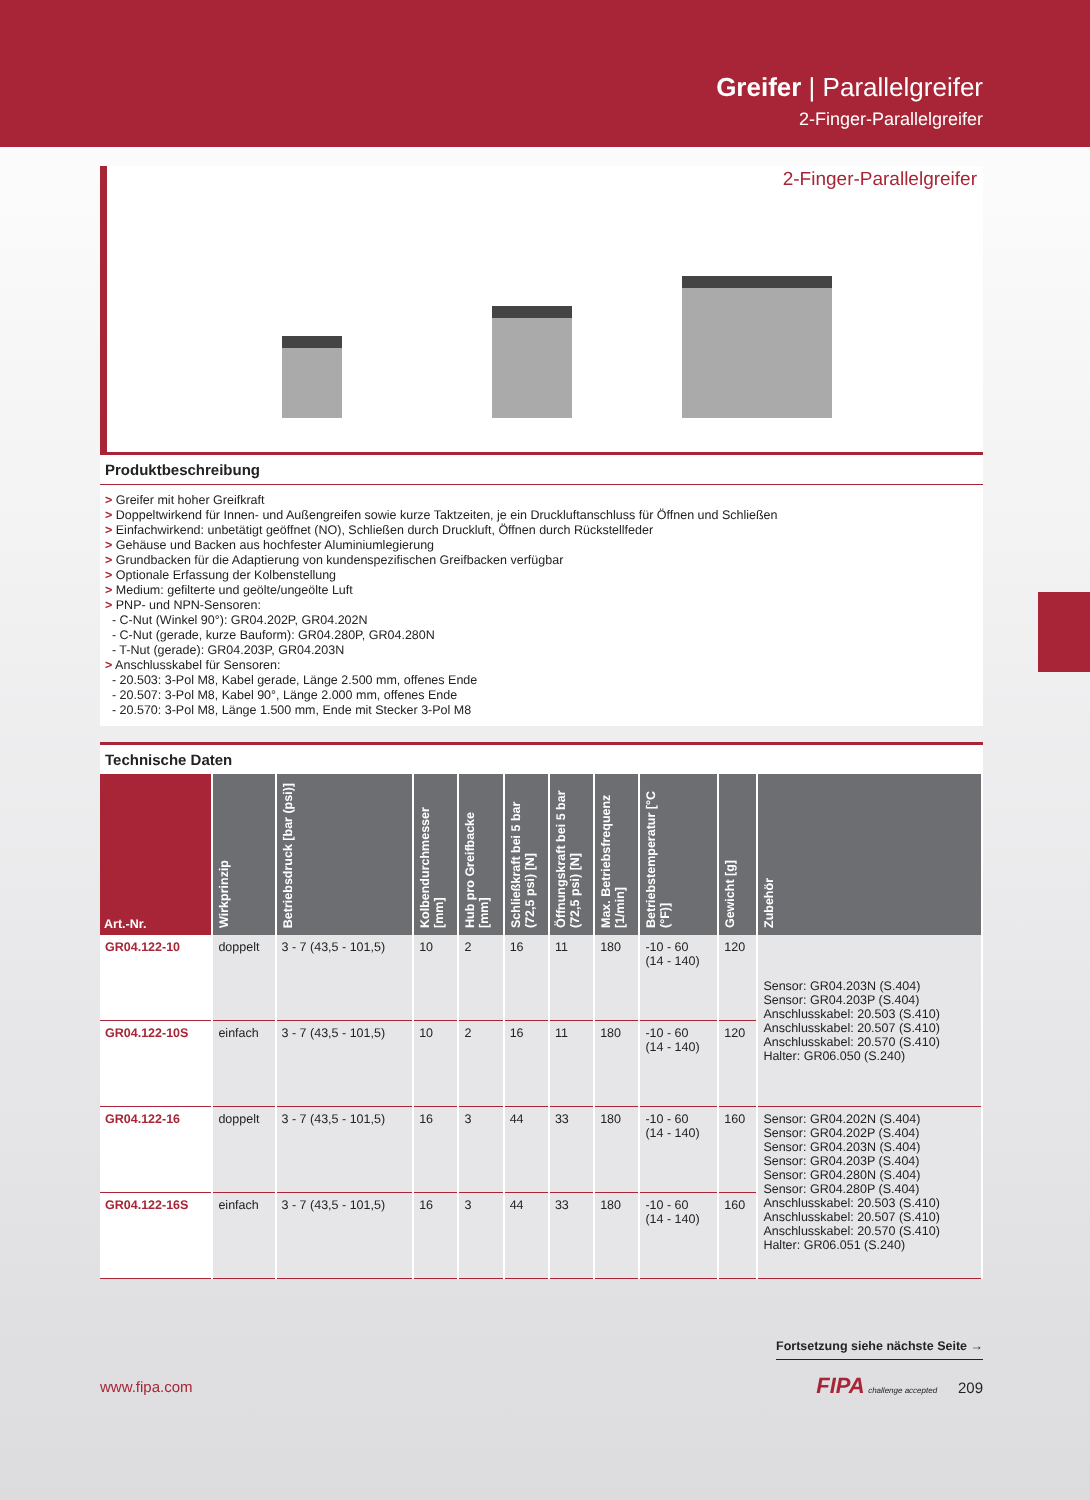Greifer | Parallelgreifer
2-Finger-Parallelgreifer
2-Finger-Parallelgreifer
Produktbeschreibung
> Greifer mit hoher Greifkraft
> Doppeltwirkend für Innen- und Außengreifen sowie kurze Taktzeiten, je ein Druckluftanschluss für Öffnen und Schließen
> Einfachwirkend: unbetätigt geöffnet (NO), Schließen durch Druckluft, Öffnen durch Rückstellfeder
> Gehäuse und Backen aus hochfester Aluminiumlegierung
> Grundbacken für die Adaptierung von kundenspezifischen Greifbacken verfügbar
> Optionale Erfassung der Kolbenstellung
> Medium: gefilterte und geölte/ungeölte Luft
> PNP- und NPN-Sensoren:
- C-Nut (Winkel 90°): GR04.202P, GR04.202N
- C-Nut (gerade, kurze Bauform): GR04.280P, GR04.280N
- T-Nut (gerade): GR04.203P, GR04.203N
> Anschlusskabel für Sensoren:
- 20.503: 3-Pol M8, Kabel gerade, Länge 2.500 mm, offenes Ende
- 20.507: 3-Pol M8, Kabel 90°, Länge 2.000 mm, offenes Ende
- 20.570: 3-Pol M8, Länge 1.500 mm, Ende mit Stecker 3-Pol M8
Technische Daten
| Art.-Nr. | Wirkprinzip | Betriebsdruck [bar (psi)] | Kolbendurchmesser [mm] | Hub pro Greifbacke [mm] | Schließkraft bei 5 bar (72,5 psi) [N] | Öffnungskraft bei 5 bar (72,5 psi) [N] | Max. Betriebsfrequenz [1/min] | Betriebstemperatur [°C (°F)] | Gewicht [g] | Zubehör |
| --- | --- | --- | --- | --- | --- | --- | --- | --- | --- | --- |
| GR04.122-10 | doppelt | 3 - 7 (43,5 - 101,5) | 10 | 2 | 16 | 11 | 180 | -10 - 60 (14 - 140) | 120 | Sensor: GR04.203N (S.404) Sensor: GR04.203P (S.404) Anschlusskabel: 20.503 (S.410) Anschlusskabel: 20.507 (S.410) Anschlusskabel: 20.570 (S.410) Halter: GR06.050 (S.240) |
| GR04.122-10S | einfach | 3 - 7 (43,5 - 101,5) | 10 | 2 | 16 | 11 | 180 | -10 - 60 (14 - 140) | 120 | |
| GR04.122-16 | doppelt | 3 - 7 (43,5 - 101,5) | 16 | 3 | 44 | 33 | 180 | -10 - 60 (14 - 140) | 160 | Sensor: GR04.202N (S.404) Sensor: GR04.202P (S.404) Sensor: GR04.203N (S.404) Sensor: GR04.203P (S.404) Sensor: GR04.280N (S.404) Sensor: GR04.280P (S.404) Anschlusskabel: 20.503 (S.410) Anschlusskabel: 20.507 (S.410) Anschlusskabel: 20.570 (S.410) Halter: GR06.051 (S.240) |
| GR04.122-16S | einfach | 3 - 7 (43,5 - 101,5) | 16 | 3 | 44 | 33 | 180 | -10 - 60 (14 - 140) | 160 | |
Fortsetzung siehe nächste Seite →
www.fipa.com FIPA challenge accepted 209